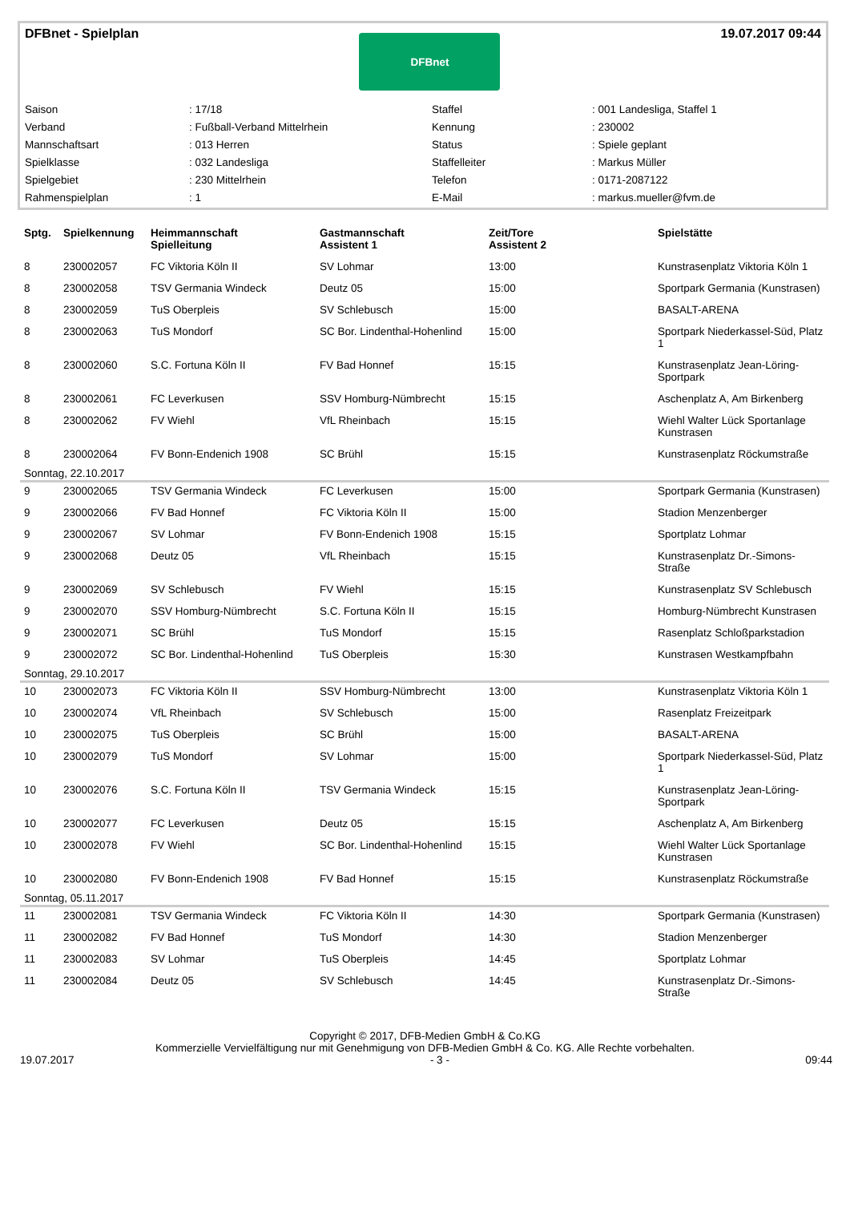DFBnet - Spielplan
DFBnet
19.07.2017 09:44
| Saison | : 17/18 | Staffel | : 001 Landesliga, Staffel 1 |
| Verband | : Fußball-Verband Mittelrhein | Kennung | : 230002 |
| Mannschaftsart | : 013 Herren | Status | : Spiele geplant |
| Spielklasse | : 032 Landesliga | Staffelleiter | : Markus Müller |
| Spielgebiet | : 230 Mittelrhein | Telefon | : 0171-2087122 |
| Rahmenspielplan | : 1 | E-Mail | : markus.mueller@fvm.de |
| Sptg. | Spielkennung | Heimmannschaft Spielleitung | Gastmannschaft Assistent 1 | Zeit/Tore Assistent 2 | Spielstätte |
| --- | --- | --- | --- | --- | --- |
| 8 | 230002057 | FC Viktoria Köln II | SV Lohmar | 13:00 | Kunstrasenplatz Viktoria Köln 1 |
| 8 | 230002058 | TSV Germania Windeck | Deutz 05 | 15:00 | Sportpark Germania (Kunstrasen) |
| 8 | 230002059 | TuS Oberpleis | SV Schlebusch | 15:00 | BASALT-ARENA |
| 8 | 230002063 | TuS Mondorf | SC Bor. Lindenthal-Hohenlind | 15:00 | Sportpark Niederkassel-Süd, Platz 1 |
| 8 | 230002060 | S.C. Fortuna Köln II | FV Bad Honnef | 15:15 | Kunstrasenplatz Jean-Löring-Sportpark |
| 8 | 230002061 | FC Leverkusen | SSV Homburg-Nümbrecht | 15:15 | Aschenplatz A, Am Birkenberg |
| 8 | 230002062 | FV Wiehl | VfL Rheinbach | 15:15 | Wiehl Walter Lück Sportanlage Kunstrasen |
| 8 | 230002064 | FV Bonn-Endenich 1908 | SC Brühl | 15:15 | Kunstrasenplatz Röckumstraße |
| Sonntag, 22.10.2017 | | | | | |
| 9 | 230002065 | TSV Germania Windeck | FC Leverkusen | 15:00 | Sportpark Germania (Kunstrasen) |
| 9 | 230002066 | FV Bad Honnef | FC Viktoria Köln II | 15:00 | Stadion Menzenberger |
| 9 | 230002067 | SV Lohmar | FV Bonn-Endenich 1908 | 15:15 | Sportplatz Lohmar |
| 9 | 230002068 | Deutz 05 | VfL Rheinbach | 15:15 | Kunstrasenplatz Dr.-Simons-Straße |
| 9 | 230002069 | SV Schlebusch | FV Wiehl | 15:15 | Kunstrasenplatz SV Schlebusch |
| 9 | 230002070 | SSV Homburg-Nümbrecht | S.C. Fortuna Köln II | 15:15 | Homburg-Nümbrecht Kunstrasen |
| 9 | 230002071 | SC Brühl | TuS Mondorf | 15:15 | Rasenplatz Schloßparkstadion |
| 9 | 230002072 | SC Bor. Lindenthal-Hohenlind | TuS Oberpleis | 15:30 | Kunstrasen Westkampfbahn |
| Sonntag, 29.10.2017 | | | | | |
| 10 | 230002073 | FC Viktoria Köln II | SSV Homburg-Nümbrecht | 13:00 | Kunstrasenplatz Viktoria Köln 1 |
| 10 | 230002074 | VfL Rheinbach | SV Schlebusch | 15:00 | Rasenplatz Freizeitpark |
| 10 | 230002075 | TuS Oberpleis | SC Brühl | 15:00 | BASALT-ARENA |
| 10 | 230002079 | TuS Mondorf | SV Lohmar | 15:00 | Sportpark Niederkassel-Süd, Platz 1 |
| 10 | 230002076 | S.C. Fortuna Köln II | TSV Germania Windeck | 15:15 | Kunstrasenplatz Jean-Löring-Sportpark |
| 10 | 230002077 | FC Leverkusen | Deutz 05 | 15:15 | Aschenplatz A, Am Birkenberg |
| 10 | 230002078 | FV Wiehl | SC Bor. Lindenthal-Hohenlind | 15:15 | Wiehl Walter Lück Sportanlage Kunstrasen |
| 10 | 230002080 | FV Bonn-Endenich 1908 | FV Bad Honnef | 15:15 | Kunstrasenplatz Röckumstraße |
| Sonntag, 05.11.2017 | | | | | |
| 11 | 230002081 | TSV Germania Windeck | FC Viktoria Köln II | 14:30 | Sportpark Germania (Kunstrasen) |
| 11 | 230002082 | FV Bad Honnef | TuS Mondorf | 14:30 | Stadion Menzenberger |
| 11 | 230002083 | SV Lohmar | TuS Oberpleis | 14:45 | Sportplatz Lohmar |
| 11 | 230002084 | Deutz 05 | SV Schlebusch | 14:45 | Kunstrasenplatz Dr.-Simons-Straße |
Copyright © 2017, DFB-Medien GmbH & Co.KG
Kommerzielle Vervielfältigung nur mit Genehmigung von DFB-Medien GmbH & Co. KG. Alle Rechte vorbehalten.
19.07.2017 - 3 - 09:44